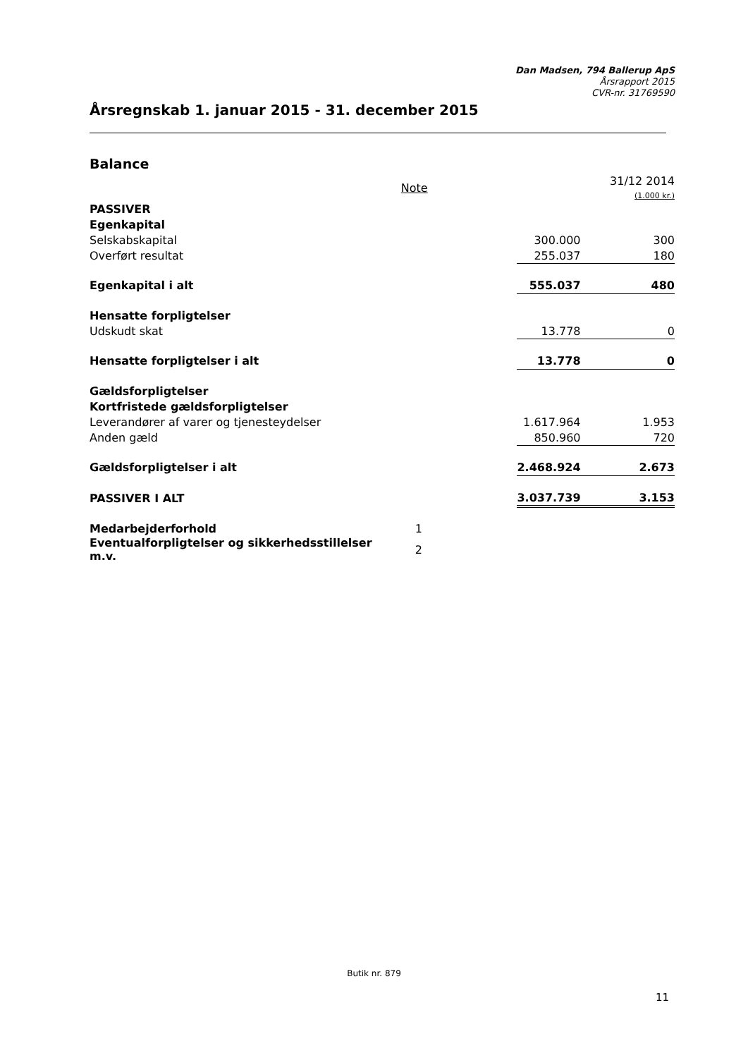Dan Madsen, 794 Ballerup ApS
Årsrapport 2015
CVR-nr. 31769590
Årsregnskab 1. januar 2015 - 31. december 2015
Balance
| | Note | | | 31/12 2014 (1.000 kr.) |
| --- | --- | --- | --- | --- |
| PASSIVER | | | | |
| Egenkapital | | | | |
| Selskabskapital | | | 300.000 | 300 |
| Overført resultat | | | 255.037 | 180 |
| Egenkapital i alt | | | 555.037 | 480 |
| Hensatte forpligtelser | | | | |
| Udskudt skat | | | 13.778 | 0 |
| Hensatte forpligtelser i alt | | | 13.778 | 0 |
| Gældsforpligtelser | | | | |
| Kortfristede gældsforpligtelser | | | | |
| Leverandører af varer og tjenesteydelser | | | 1.617.964 | 1.953 |
| Anden gæld | | | 850.960 | 720 |
| Gældsforpligtelser i alt | | | 2.468.924 | 2.673 |
| PASSIVER I ALT | | | 3.037.739 | 3.153 |
| Medarbejderforhold | 1 | | | |
| Eventualforpligtelser og sikkerhedsstillelser m.v. | 2 | | | |
Butik nr. 879
11